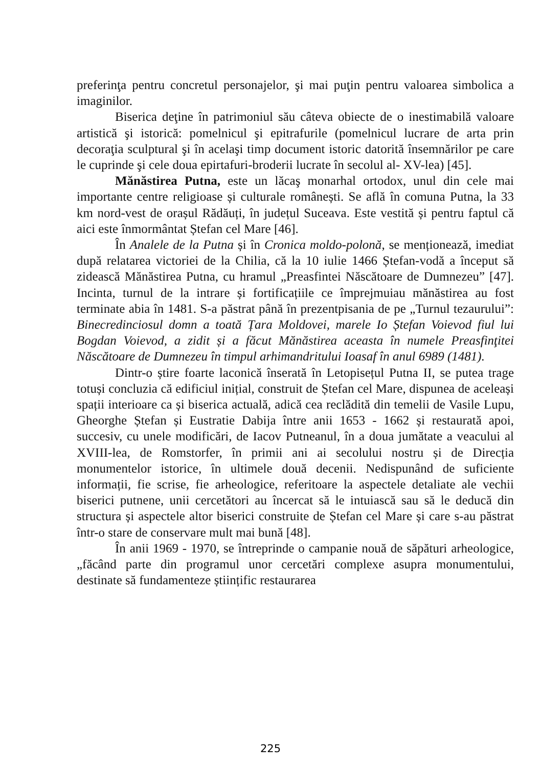preferinţa pentru concretul personajelor, şi mai puţin pentru valoarea simbolica a imaginilor.
Biserica deţine în patrimoniul său câteva obiecte de o inestimabilă valoare artistică şi istorică: pomelnicul şi epitrafurile (pomelnicul lucrare de arta prin decoraţia sculptural şi în acelaşi timp document istoric datorită însemnărilor pe care le cuprinde şi cele doua epirtafuri-broderii lucrate în secolul al- XV-lea) [45].
Mănăstirea Putna, este un lăcaş monarhal ortodox, unul din cele mai importante centre religioase și culturale românești. Se află în comuna Putna, la 33 km nord-vest de orașul Rădăuți, în județul Suceava. Este vestită și pentru faptul că aici este înmormântat Ștefan cel Mare [46].
În Analele de la Putna și în Cronica moldo-polonă, se menționează, imediat după relatarea victoriei de la Chilia, că la 10 iulie 1466 Ștefan-vodă a început să zidească Mănăstirea Putna, cu hramul „Preasfintei Născătoare de Dumnezeu” [47]. Incinta, turnul de la intrare și fortificațiile ce împrejmuiau mănăstirea au fost terminate abia în 1481. S-a păstrat până în prezentpisania de pe „Turnul tezaurului”: Binecredinciosul domn a toată Țara Moldovei, marele Io Ștefan Voievod fiul lui Bogdan Voievod, a zidit și a făcut Mănăstirea aceasta în numele Preasfinţitei Născătoare de Dumnezeu în timpul arhimandritului Ioasaf în anul 6989 (1481).
Dintr-o știre foarte laconică înserată în Letopisețul Putna II, se putea trage totuși concluzia că edificiul inițial, construit de Ștefan cel Mare, dispunea de aceleași spații interioare ca și biserica actuală, adică cea reclădită din temelii de Vasile Lupu, Gheorghe Ștefan și Eustratie Dabija între anii 1653 - 1662 și restaurată apoi, succesiv, cu unele modificări, de Iacov Putneanul, în a doua jumătate a veacului al XVIII-lea, de Romstorfer, în primii ani ai secolului nostru și de Direcția monumentelor istorice, în ultimele două decenii. Nedispunând de suficiente informații, fie scrise, fie arheologice, referitoare la aspectele detaliate ale vechii biserici putnene, unii cercetători au încercat să le intuiască sau să le deducă din structura și aspectele altor biserici construite de Ștefan cel Mare și care s-au păstrat într-o stare de conservare mult mai bună [48].
În anii 1969 - 1970, se întreprinde o campanie nouă de săpături arheologice, „făcând parte din programul unor cercetări complexe asupra monumentului, destinate să fundamenteze științific restaurarea
225